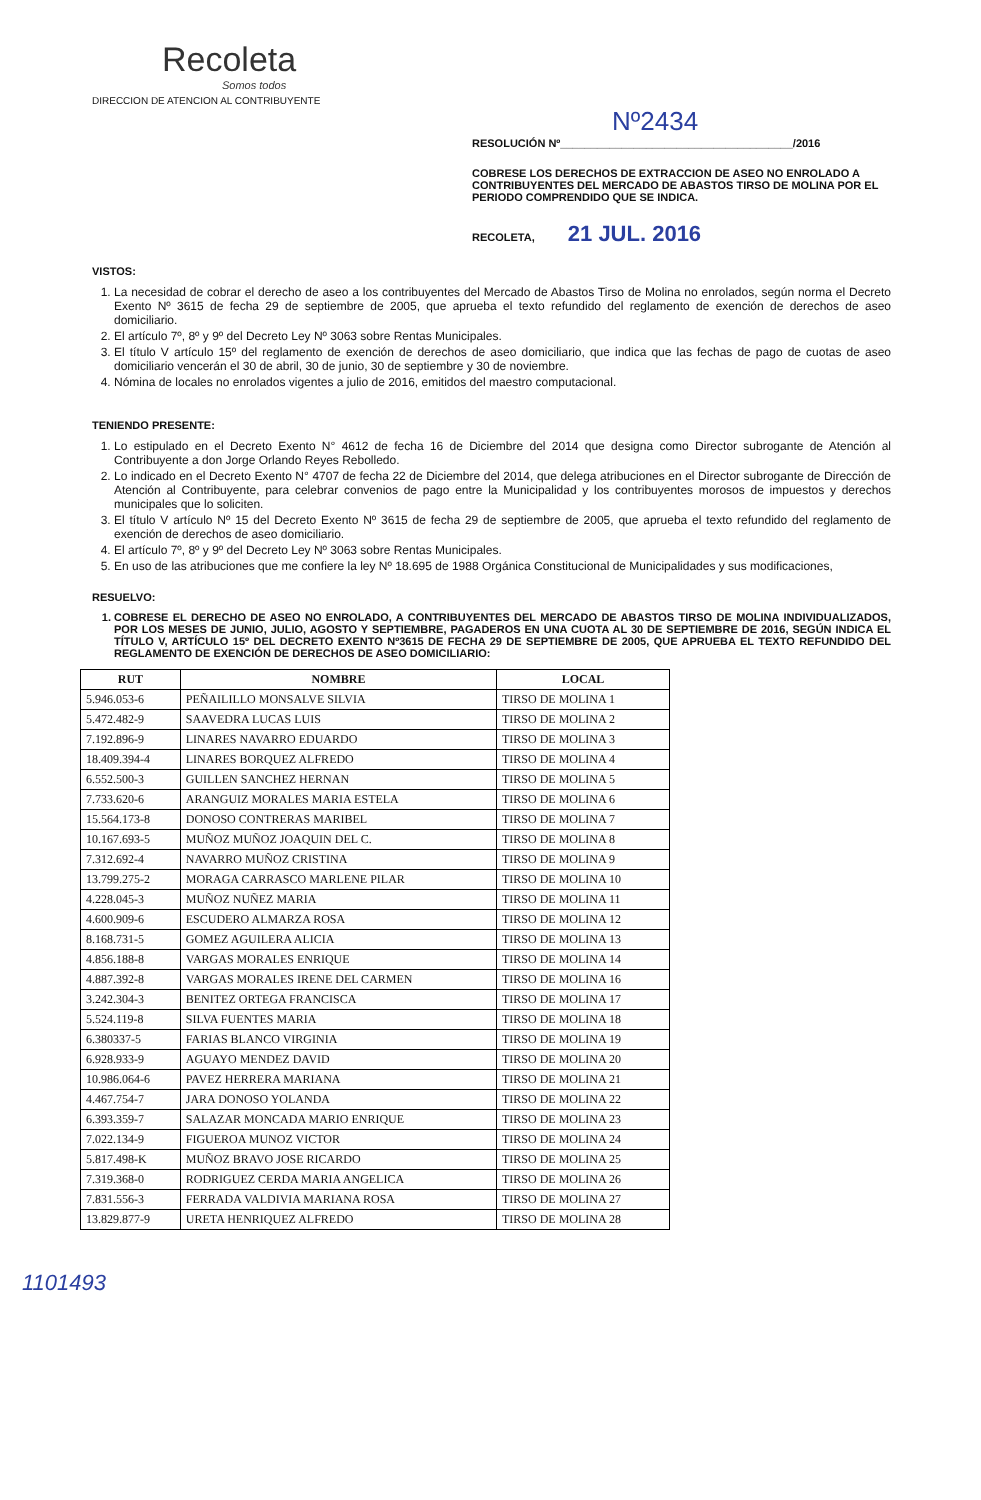Recoleta
Somos todos
DIRECCION DE ATENCION AL CONTRIBUYENTE
Nº2434
RESOLUCIÓN Nº______________________________________/2016
COBRESE LOS DERECHOS DE EXTRACCION DE ASEO NO ENROLADO A CONTRIBUYENTES DEL MERCADO DE ABASTOS TIRSO DE MOLINA POR EL PERIODO COMPRENDIDO QUE SE INDICA.
RECOLETA, 21 JUL. 2016
VISTOS:
1. La necesidad de cobrar el derecho de aseo a los contribuyentes del Mercado de Abastos Tirso de Molina no enrolados, según norma el Decreto Exento Nº 3615 de fecha 29 de septiembre de 2005, que aprueba el texto refundido del reglamento de exención de derechos de aseo domiciliario.
2. El artículo 7º, 8º y 9º del Decreto Ley Nº 3063 sobre Rentas Municipales.
3. El título V artículo 15º del reglamento de exención de derechos de aseo domiciliario, que indica que las fechas de pago de cuotas de aseo domiciliario vencerán el 30 de abril, 30 de junio, 30 de septiembre y 30 de noviembre.
4. Nómina de locales no enrolados vigentes a julio de 2016, emitidos del maestro computacional.
TENIENDO PRESENTE:
1. Lo estipulado en el Decreto Exento N° 4612 de fecha 16 de Diciembre del 2014 que designa como Director subrogante de Atención al Contribuyente a don Jorge Orlando Reyes Rebolledo.
2. Lo indicado en el Decreto Exento N° 4707 de fecha 22 de Diciembre del 2014, que delega atribuciones en el Director subrogante de Dirección de Atención al Contribuyente, para celebrar convenios de pago entre la Municipalidad y los contribuyentes morosos de impuestos y derechos municipales que lo soliciten.
3. El título V artículo Nº 15 del Decreto Exento Nº 3615 de fecha 29 de septiembre de 2005, que aprueba el texto refundido del reglamento de exención de derechos de aseo domiciliario.
4. El artículo 7º, 8º y 9º del Decreto Ley Nº 3063 sobre Rentas Municipales.
5. En uso de las atribuciones que me confiere la ley Nº 18.695 de 1988 Orgánica Constitucional de Municipalidades y sus modificaciones,
RESUELVO:
1. COBRESE EL DERECHO DE ASEO NO ENROLADO, A CONTRIBUYENTES DEL MERCADO DE ABASTOS TIRSO DE MOLINA INDIVIDUALIZADOS, POR LOS MESES DE JUNIO, JULIO, AGOSTO Y SEPTIEMBRE, PAGADEROS EN UNA CUOTA AL 30 DE SEPTIEMBRE DE 2016, SEGÚN INDICA EL TÍTULO V, ARTÍCULO 15º DEL DECRETO EXENTO Nº3615 DE FECHA 29 DE SEPTIEMBRE DE 2005, QUE APRUEBA EL TEXTO REFUNDIDO DEL REGLAMENTO DE EXENCIÓN DE DERECHOS DE ASEO DOMICILIARIO:
| RUT | NOMBRE | LOCAL |
| --- | --- | --- |
| 5.946.053-6 | PEÑAILILLO MONSALVE SILVIA | TIRSO DE MOLINA 1 |
| 5.472.482-9 | SAAVEDRA LUCAS LUIS | TIRSO DE MOLINA 2 |
| 7.192.896-9 | LINARES NAVARRO EDUARDO | TIRSO DE MOLINA 3 |
| 18.409.394-4 | LINARES BORQUEZ ALFREDO | TIRSO DE MOLINA 4 |
| 6.552.500-3 | GUILLEN SANCHEZ HERNAN | TIRSO DE MOLINA 5 |
| 7.733.620-6 | ARANGUIZ MORALES MARIA ESTELA | TIRSO DE MOLINA 6 |
| 15.564.173-8 | DONOSO CONTRERAS MARIBEL | TIRSO DE MOLINA 7 |
| 10.167.693-5 | MUÑOZ MUÑOZ JOAQUIN DEL C. | TIRSO DE MOLINA 8 |
| 7.312.692-4 | NAVARRO MUÑOZ CRISTINA | TIRSO DE MOLINA 9 |
| 13.799.275-2 | MORAGA CARRASCO MARLENE PILAR | TIRSO DE MOLINA 10 |
| 4.228.045-3 | MUÑOZ NUÑEZ MARIA | TIRSO DE MOLINA 11 |
| 4.600.909-6 | ESCUDERO ALMARZA ROSA | TIRSO DE MOLINA 12 |
| 8.168.731-5 | GOMEZ AGUILERA ALICIA | TIRSO DE MOLINA 13 |
| 4.856.188-8 | VARGAS MORALES ENRIQUE | TIRSO DE MOLINA 14 |
| 4.887.392-8 | VARGAS MORALES IRENE DEL CARMEN | TIRSO DE MOLINA 16 |
| 3.242.304-3 | BENITEZ ORTEGA FRANCISCA | TIRSO DE MOLINA 17 |
| 5.524.119-8 | SILVA FUENTES MARIA | TIRSO DE MOLINA 18 |
| 6.380337-5 | FARIAS BLANCO VIRGINIA | TIRSO DE MOLINA 19 |
| 6.928.933-9 | AGUAYO MENDEZ DAVID | TIRSO DE MOLINA 20 |
| 10.986.064-6 | PAVEZ HERRERA MARIANA | TIRSO DE MOLINA 21 |
| 4.467.754-7 | JARA DONOSO YOLANDA | TIRSO DE MOLINA 22 |
| 6.393.359-7 | SALAZAR MONCADA MARIO ENRIQUE | TIRSO DE MOLINA 23 |
| 7.022.134-9 | FIGUEROA MUNOZ VICTOR | TIRSO DE MOLINA 24 |
| 5.817.498-K | MUÑOZ BRAVO JOSE RICARDO | TIRSO DE MOLINA 25 |
| 7.319.368-0 | RODRIGUEZ CERDA MARIA ANGELICA | TIRSO DE MOLINA 26 |
| 7.831.556-3 | FERRADA VALDIVIA MARIANA ROSA | TIRSO DE MOLINA 27 |
| 13.829.877-9 | URETA HENRIQUEZ ALFREDO | TIRSO DE MOLINA 28 |
1101493